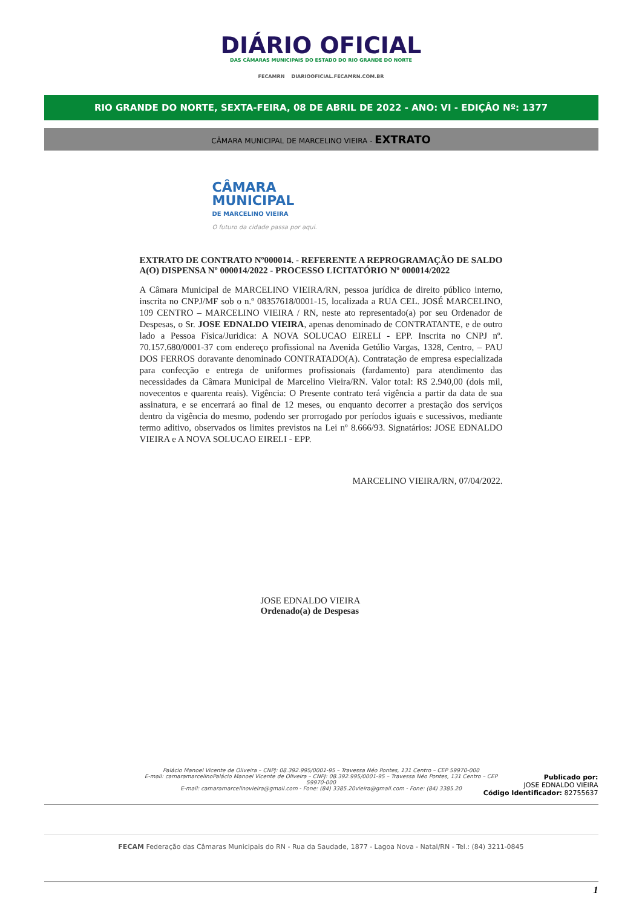DIÁRIO OFICIAL
DAS CÂMARAS MUNICIPAIS DO ESTADO DO RIO GRANDE DO NORTE
FECAMRN DIARIOOFICIAL.FECAMRN.COM.BR
RIO GRANDE DO NORTE, SEXTA-FEIRA, 08 DE ABRIL DE 2022 - ANO: VI - EDIÇÂO Nº: 1377
CÂMARA MUNICIPAL DE MARCELINO VIEIRA - EXTRATO
CÂMARA
MUNICIPAL
DE MARCELINO VIEIRA
O futuro da cidade passa por aqui.
EXTRATO DE CONTRATO Nº000014. - REFERENTE A REPROGRAMAÇÃO DE SALDO A(O) DISPENSA Nº 000014/2022 - PROCESSO LICITATÓRIO Nº 000014/2022
A Câmara Municipal de MARCELINO VIEIRA/RN, pessoa jurídica de direito público interno, inscrita no CNPJ/MF sob o n.º 08357618/0001-15, localizada a RUA CEL. JOSÉ MARCELINO, 109 CENTRO – MARCELINO VIEIRA / RN, neste ato representado(a) por seu Ordenador de Despesas, o Sr. JOSE EDNALDO VIEIRA, apenas denominado de CONTRATANTE, e de outro lado a Pessoa Física/Juridica: A NOVA SOLUCAO EIRELI - EPP. Inscrita no CNPJ nº. 70.157.680/0001-37 com endereço profissional na Avenida Getúlio Vargas, 1328, Centro, – PAU DOS FERROS doravante denominado CONTRATADO(A). Contratação de empresa especializada para confecção e entrega de uniformes profissionais (fardamento) para atendimento das necessidades da Câmara Municipal de Marcelino Vieira/RN. Valor total: R$ 2.940,00 (dois mil, novecentos e quarenta reais). Vigência: O Presente contrato terá vigência a partir da data de sua assinatura, e se encerrará ao final de 12 meses, ou enquanto decorrer a prestação dos serviços dentro da vigência do mesmo, podendo ser prorrogado por períodos iguais e sucessivos, mediante termo aditivo, observados os limites previstos na Lei nº 8.666/93. Signatários: JOSE EDNALDO VIEIRA e A NOVA SOLUCAO EIRELI - EPP.
MARCELINO VIEIRA/RN, 07/04/2022.
JOSE EDNALDO VIEIRA
Ordenado(a) de Despesas
Palácio Manoel Vicente de Oliveira – CNPJ: 08.392.995/0001-95 – Travessa Néo Pontes, 131 Centro – CEP 59970-000
E-mail: camaramarcelinoPalácio Manoel Vicente de Oliveira – CNPJ: 08.392.995/0001-95 – Travessa Néo Pontes, 131 Centro – CEP 59970-000
E-mail: camaramarcelinovieira@gmail.com - Fone: (84) 3385.20vieira@gmail.com - Fone: (84) 3385.20
Publicado por:
JOSE EDNALDO VIEIRA
Código Identificador: 82755637
FECAM Federação das Câmaras Municipais do RN - Rua da Saudade, 1877 - Lagoa Nova - Natal/RN - Tel.: (84) 3211-0845
1